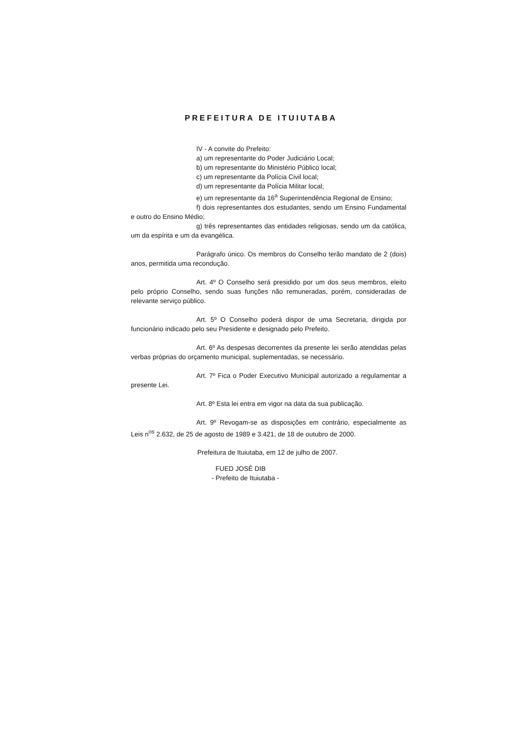PREFEITURA DE ITUIUTABA
IV - A convite do Prefeito:
a) um representante do Poder Judiciário Local;
b) um representante do Ministério Público local;
c) um representante da Polícia Civil local;
d) um representante da Polícia Militar local;
e) um representante da 16<sup>a</sup> Superintendência Regional de Ensino;
f) dois representantes dos estudantes, sendo um Ensino Fundamental e outro do Ensino Médio;
g) três representantes das entidades religiosas, sendo um da católica, um da espírita e um da evangélica.
Parágrafo único. Os membros do Conselho terão mandato de 2 (dois) anos, permitida uma recondução.
Art. 4º O Conselho será presidido por um dos seus membros, eleito pelo próprio Conselho, sendo suas funções não remuneradas, porém, consideradas de relevante serviço público.
Art. 5º O Conselho poderá dispor de uma Secretaria, dirigida por funcionário indicado pelo seu Presidente e designado pelo Prefeito.
Art. 6º As despesas decorrentes da presente lei serão atendidas pelas verbas próprias do orçamento municipal, suplementadas, se necessário.
Art. 7º Fica o Poder Executivo Municipal autorizado a regulamentar a presente Lei.
Art. 8º Esta lei entra em vigor na data da sua publicação.
Art. 9º Revogam-se as disposições em contrário, especialmente as Leis n<sup>os</sup> 2.632, de 25 de agosto de 1989 e 3.421, de 18 de outubro de 2000.
Prefeitura de Ituiutaba, em 12 de julho de 2007.
FUED JOSÉ DIB
- Prefeito de Ituiutaba -